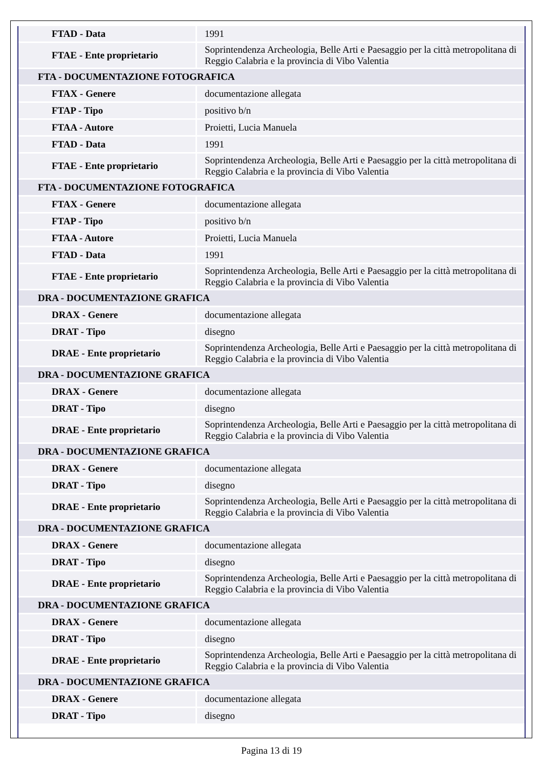| FTAD - Data | 1991 |
| FTAE - Ente proprietario | Soprintendenza Archeologia, Belle Arti e Paesaggio per la città metropolitana di Reggio Calabria e la provincia di Vibo Valentia |
| FTA - DOCUMENTAZIONE FOTOGRAFICA | |
| FTAX - Genere | documentazione allegata |
| FTAP - Tipo | positivo b/n |
| FTAA - Autore | Proietti, Lucia Manuela |
| FTAD - Data | 1991 |
| FTAE - Ente proprietario | Soprintendenza Archeologia, Belle Arti e Paesaggio per la città metropolitana di Reggio Calabria e la provincia di Vibo Valentia |
| FTA - DOCUMENTAZIONE FOTOGRAFICA | |
| FTAX - Genere | documentazione allegata |
| FTAP - Tipo | positivo b/n |
| FTAA - Autore | Proietti, Lucia Manuela |
| FTAD - Data | 1991 |
| FTAE - Ente proprietario | Soprintendenza Archeologia, Belle Arti e Paesaggio per la città metropolitana di Reggio Calabria e la provincia di Vibo Valentia |
| DRA - DOCUMENTAZIONE GRAFICA | |
| DRAX - Genere | documentazione allegata |
| DRAT - Tipo | disegno |
| DRAE - Ente proprietario | Soprintendenza Archeologia, Belle Arti e Paesaggio per la città metropolitana di Reggio Calabria e la provincia di Vibo Valentia |
| DRA - DOCUMENTAZIONE GRAFICA | |
| DRAX - Genere | documentazione allegata |
| DRAT - Tipo | disegno |
| DRAE - Ente proprietario | Soprintendenza Archeologia, Belle Arti e Paesaggio per la città metropolitana di Reggio Calabria e la provincia di Vibo Valentia |
| DRA - DOCUMENTAZIONE GRAFICA | |
| DRAX - Genere | documentazione allegata |
| DRAT - Tipo | disegno |
| DRAE - Ente proprietario | Soprintendenza Archeologia, Belle Arti e Paesaggio per la città metropolitana di Reggio Calabria e la provincia di Vibo Valentia |
| DRA - DOCUMENTAZIONE GRAFICA | |
| DRAX - Genere | documentazione allegata |
| DRAT - Tipo | disegno |
| DRAE - Ente proprietario | Soprintendenza Archeologia, Belle Arti e Paesaggio per la città metropolitana di Reggio Calabria e la provincia di Vibo Valentia |
| DRA - DOCUMENTAZIONE GRAFICA | |
| DRAX - Genere | documentazione allegata |
| DRAT - Tipo | disegno |
| DRAE - Ente proprietario | Soprintendenza Archeologia, Belle Arti e Paesaggio per la città metropolitana di Reggio Calabria e la provincia di Vibo Valentia |
| DRA - DOCUMENTAZIONE GRAFICA | |
| DRAX - Genere | documentazione allegata |
| DRAT - Tipo | disegno |
Pagina 13 di 19